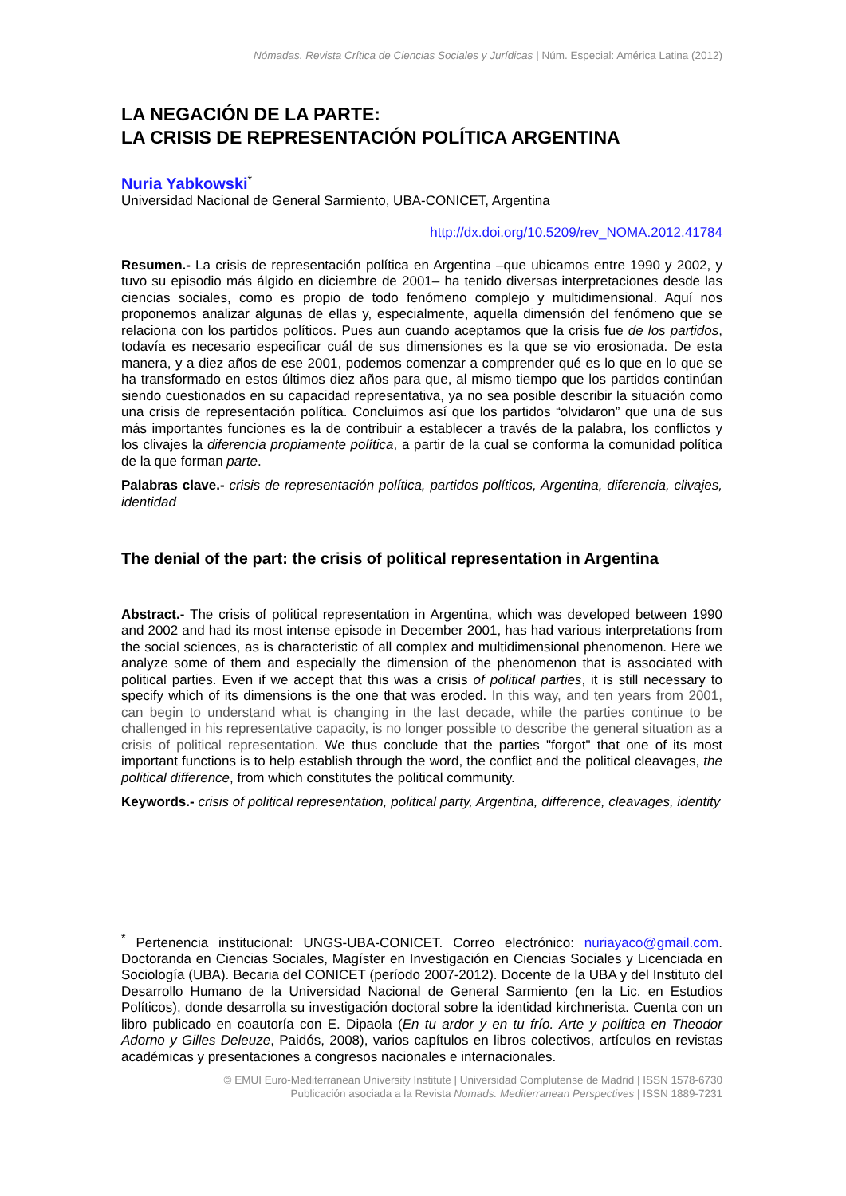Nómadas. Revista Crítica de Ciencias Sociales y Jurídicas | Núm. Especial: América Latina (2012)
LA NEGACIÓN DE LA PARTE:
LA CRISIS DE REPRESENTACIÓN POLÍTICA ARGENTINA
Nuria Yabkowski<sup>*</sup>
Universidad Nacional de General Sarmiento, UBA-CONICET, Argentina
http://dx.doi.org/10.5209/rev_NOMA.2012.41784
Resumen.- La crisis de representación política en Argentina –que ubicamos entre 1990 y 2002, y tuvo su episodio más álgido en diciembre de 2001– ha tenido diversas interpretaciones desde las ciencias sociales, como es propio de todo fenómeno complejo y multidimensional. Aquí nos proponemos analizar algunas de ellas y, especialmente, aquella dimensión del fenómeno que se relaciona con los partidos políticos. Pues aun cuando aceptamos que la crisis fue de los partidos, todavía es necesario especificar cuál de sus dimensiones es la que se vio erosionada. De esta manera, y a diez años de ese 2001, podemos comenzar a comprender qué es lo que en lo que se ha transformado en estos últimos diez años para que, al mismo tiempo que los partidos continúan siendo cuestionados en su capacidad representativa, ya no sea posible describir la situación como una crisis de representación política. Concluimos así que los partidos “olvidaron” que una de sus más importantes funciones es la de contribuir a establecer a través de la palabra, los conflictos y los clivajes la diferencia propiamente política, a partir de la cual se conforma la comunidad política de la que forman parte.
Palabras clave.- crisis de representación política, partidos políticos, Argentina, diferencia, clivajes, identidad
The denial of the part: the crisis of political representation in Argentina
Abstract.- The crisis of political representation in Argentina, which was developed between 1990 and 2002 and had its most intense episode in December 2001, has had various interpretations from the social sciences, as is characteristic of all complex and multidimensional phenomenon. Here we analyze some of them and especially the dimension of the phenomenon that is associated with political parties. Even if we accept that this was a crisis of political parties, it is still necessary to specify which of its dimensions is the one that was eroded. In this way, and ten years from 2001, can begin to understand what is changing in the last decade, while the parties continue to be challenged in his representative capacity, is no longer possible to describe the general situation as a crisis of political representation. We thus conclude that the parties "forgot" that one of its most important functions is to help establish through the word, the conflict and the political cleavages, the political difference, from which constitutes the political community.
Keywords.- crisis of political representation, political party, Argentina, difference, cleavages, identity
<sup>*</sup> Pertenencia institucional: UNGS-UBA-CONICET. Correo electrónico: nuriayaco@gmail.com. Doctoranda en Ciencias Sociales, Magíster en Investigación en Ciencias Sociales y Licenciada en Sociología (UBA). Becaria del CONICET (período 2007-2012). Docente de la UBA y del Instituto del Desarrollo Humano de la Universidad Nacional de General Sarmiento (en la Lic. en Estudios Políticos), donde desarrolla su investigación doctoral sobre la identidad kirchnerista. Cuenta con un libro publicado en coautoría con E. Dipaola (En tu ardor y en tu frío. Arte y política en Theodor Adorno y Gilles Deleuze, Paidós, 2008), varios capítulos en libros colectivos, artículos en revistas académicas y presentaciones a congresos nacionales e internacionales.
© EMUI Euro-Mediterranean University Institute | Universidad Complutense de Madrid | ISSN 1578-6730
Publicación asociada a la Revista Nomads. Mediterranean Perspectives | ISSN 1889-7231